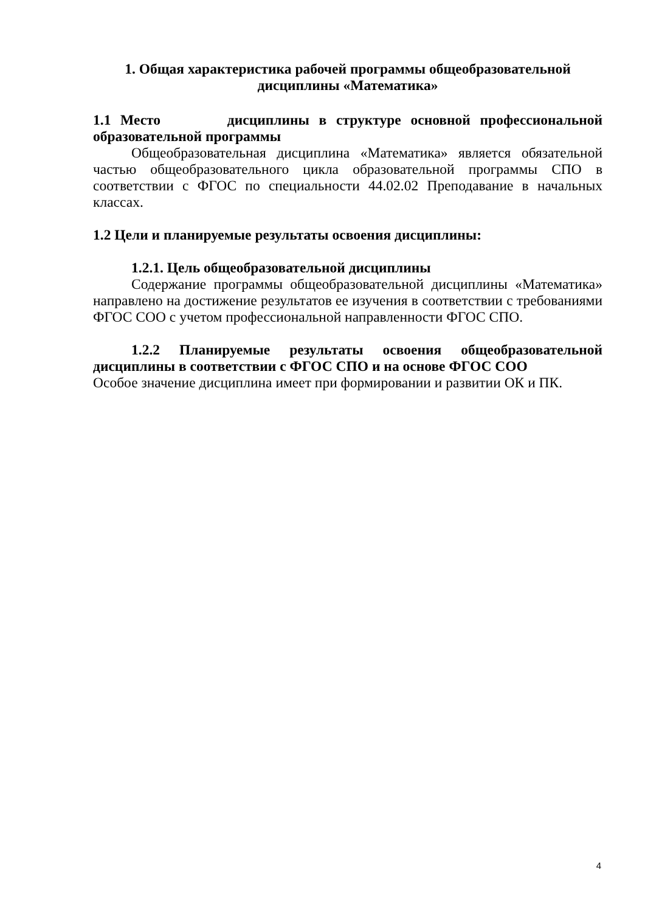1. Общая характеристика рабочей программы общеобразовательной
дисциплины «Математика»
1.1 Место дисциплины в структуре основной профессиональной образовательной программы
Общеобразовательная дисциплина «Математика» является обязательной частью общеобразовательного цикла образовательной программы СПО в соответствии с ФГОС по специальности 44.02.02 Преподавание в начальных классах.
1.2 Цели и планируемые результаты освоения дисциплины:
1.2.1. Цель общеобразовательной дисциплины
Содержание программы общеобразовательной дисциплины «Математика» направлено на достижение результатов ее изучения в соответствии с требованиями ФГОС СОО с учетом профессиональной направленности ФГОС СПО.
1.2.2 Планируемые результаты освоения общеобразовательной дисциплины в соответствии с ФГОС СПО и на основе ФГОС СОО
Особое значение дисциплина имеет при формировании и развитии ОК и ПК.
4